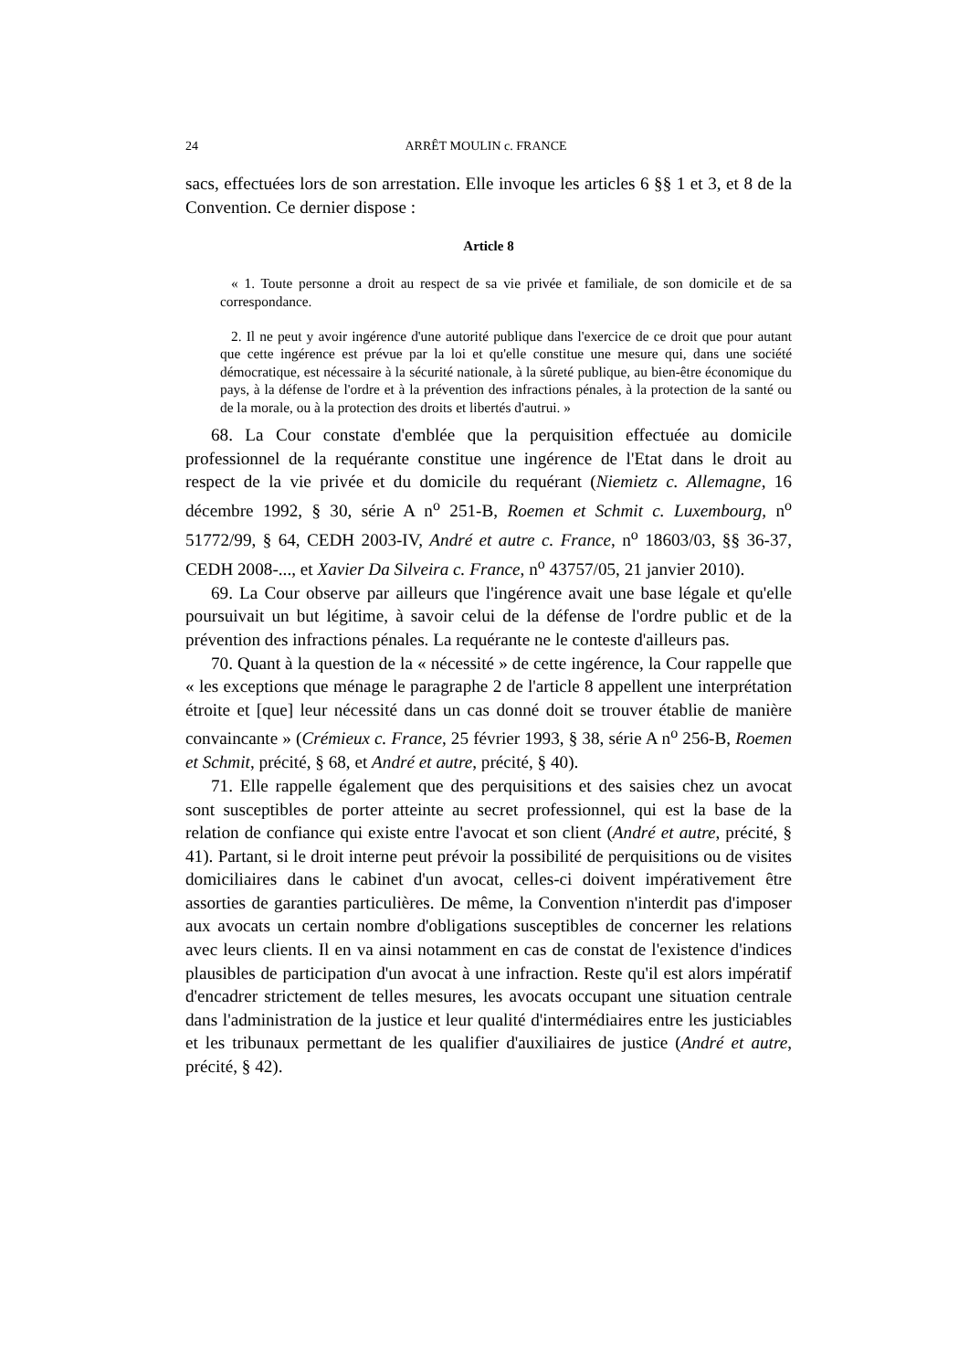24 ARRÊT MOULIN c. FRANCE
sacs, effectuées lors de son arrestation. Elle invoque les articles 6 §§ 1 et 3, et 8 de la Convention. Ce dernier dispose :
Article 8
« 1. Toute personne a droit au respect de sa vie privée et familiale, de son domicile et de sa correspondance.
2. Il ne peut y avoir ingérence d'une autorité publique dans l'exercice de ce droit que pour autant que cette ingérence est prévue par la loi et qu'elle constitue une mesure qui, dans une société démocratique, est nécessaire à la sécurité nationale, à la sûreté publique, au bien-être économique du pays, à la défense de l'ordre et à la prévention des infractions pénales, à la protection de la santé ou de la morale, ou à la protection des droits et libertés d'autrui. »
68. La Cour constate d'emblée que la perquisition effectuée au domicile professionnel de la requérante constitue une ingérence de l'Etat dans le droit au respect de la vie privée et du domicile du requérant (Niemietz c. Allemagne, 16 décembre 1992, § 30, série A n<sup>o</sup> 251-B, Roemen et Schmit c. Luxembourg, n<sup>o</sup> 51772/99, § 64, CEDH 2003-IV, André et autre c. France, n<sup>o</sup> 18603/03, §§ 36-37, CEDH 2008-..., et Xavier Da Silveira c. France, n<sup>o</sup> 43757/05, 21 janvier 2010).
69. La Cour observe par ailleurs que l'ingérence avait une base légale et qu'elle poursuivait un but légitime, à savoir celui de la défense de l'ordre public et de la prévention des infractions pénales. La requérante ne le conteste d'ailleurs pas.
70. Quant à la question de la « nécessité » de cette ingérence, la Cour rappelle que « les exceptions que ménage le paragraphe 2 de l'article 8 appellent une interprétation étroite et [que] leur nécessité dans un cas donné doit se trouver établie de manière convaincante » (Crémieux c. France, 25 février 1993, § 38, série A n<sup>o</sup> 256-B, Roemen et Schmit, précité, § 68, et André et autre, précité, § 40).
71. Elle rappelle également que des perquisitions et des saisies chez un avocat sont susceptibles de porter atteinte au secret professionnel, qui est la base de la relation de confiance qui existe entre l'avocat et son client (André et autre, précité, § 41). Partant, si le droit interne peut prévoir la possibilité de perquisitions ou de visites domiciliaires dans le cabinet d'un avocat, celles-ci doivent impérativement être assorties de garanties particulières. De même, la Convention n'interdit pas d'imposer aux avocats un certain nombre d'obligations susceptibles de concerner les relations avec leurs clients. Il en va ainsi notamment en cas de constat de l'existence d'indices plausibles de participation d'un avocat à une infraction. Reste qu'il est alors impératif d'encadrer strictement de telles mesures, les avocats occupant une situation centrale dans l'administration de la justice et leur qualité d'intermédiaires entre les justiciables et les tribunaux permettant de les qualifier d'auxiliaires de justice (André et autre, précité, § 42).